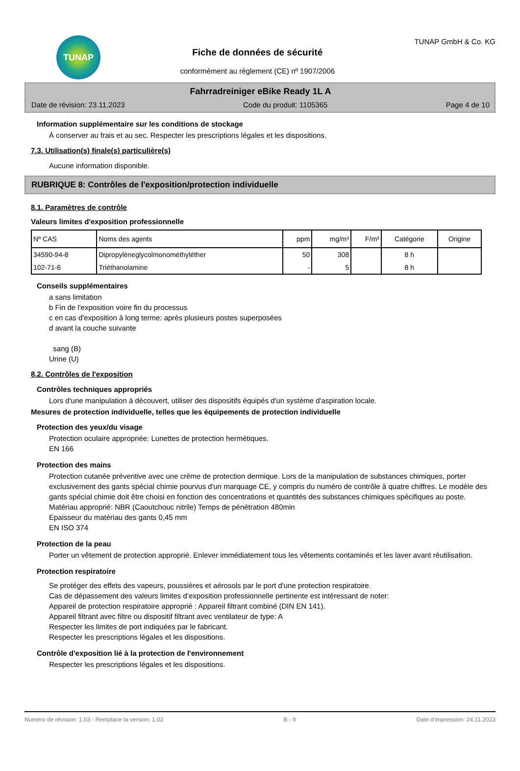TUNAP
Fiche de données de sécurité
conformément au règlement (CE) nº 1907/2006
TUNAP GmbH & Co. KG
Fahrradreiniger eBike Ready 1L A
Date de révision: 23.11.2023 Code du produit: 1105365 Page 4 de 10
Information supplémentaire sur les conditions de stockage
À conserver au frais et au sec. Respecter les prescriptions légales et les dispositions.
7.3. Utilisation(s) finale(s) particulière(s)
Aucune information disponible.
RUBRIQUE 8: Contrôles de l'exposition/protection individuelle
8.1. Paramètres de contrôle
Valeurs limites d'exposition professionnelle
| Nº CAS | Noms des agents | ppm | mg/m³ | F/m³ | Catégorie | Origine |
| --- | --- | --- | --- | --- | --- | --- |
| 34590-94-8 | Dipropylèneglycolmonométhyléther | 50 | 308 | | 8 h | |
| 102-71-6 | Triéthanolamine | - | 5 | | 8 h | |
Conseils supplémentaires
a sans limitation
b Fin de l'exposition voire fin du processus
c en cas d'exposition à long terme: après plusieurs postes superposées
d avant la couche suivante
sang (B)
Urine (U)
8.2. Contrôles de l'exposition
Contrôles techniques appropriés
Lors d'une manipulation à découvert, utiliser des dispositifs équipés d'un système d'aspiration locale.
Mesures de protection individuelle, telles que les équipements de protection individuelle
Protection des yeux/du visage
Protection oculaire appropriée: Lunettes de protection hermétiques.
EN 166
Protection des mains
Protection cutanée préventive avec une crème de protection dermique. Lors de la manipulation de substances chimiques, porter exclusivement des gants spécial chimie pourvus d'un marquage CE, y compris du numéro de contrôle à quatre chiffres. Le modèle des gants spécial chimie doit être choisi en fonction des concentrations et quantités des substances chimiques spécifiques au poste.
Matériau approprié: NBR (Caoutchouc nitrile) Temps de pénétration 480min
Epaisseur du matériau des gants 0,45 mm
EN ISO 374
Protection de la peau
Porter un vêtement de protection approprié. Enlever immédiatement tous les vêtements contaminés et les laver avant réutilisation.
Protection respiratoire
Se protéger des effets des vapeurs, poussières et aérosols par le port d'une protection respiratoire.
Cas de dépassement des valeurs limites d’exposition professionnelle pertinente est intéressant de noter:
Appareil de protection respiratoire approprié : Appareil filtrant combiné (DIN EN 141).
Appareil filtrant avec filtre ou dispositif filtrant avec ventilateur de type: A
Respecter les limites de port indiquées par le fabricant.
Respecter les prescriptions légales et les dispositions.
Contrôle d'exposition lié à la protection de l'environnement
Respecter les prescriptions légales et les dispositions.
Numéro de révision: 1,03 - Remplace la version: 1,02 B - fr Date d'impression: 24.11.2023